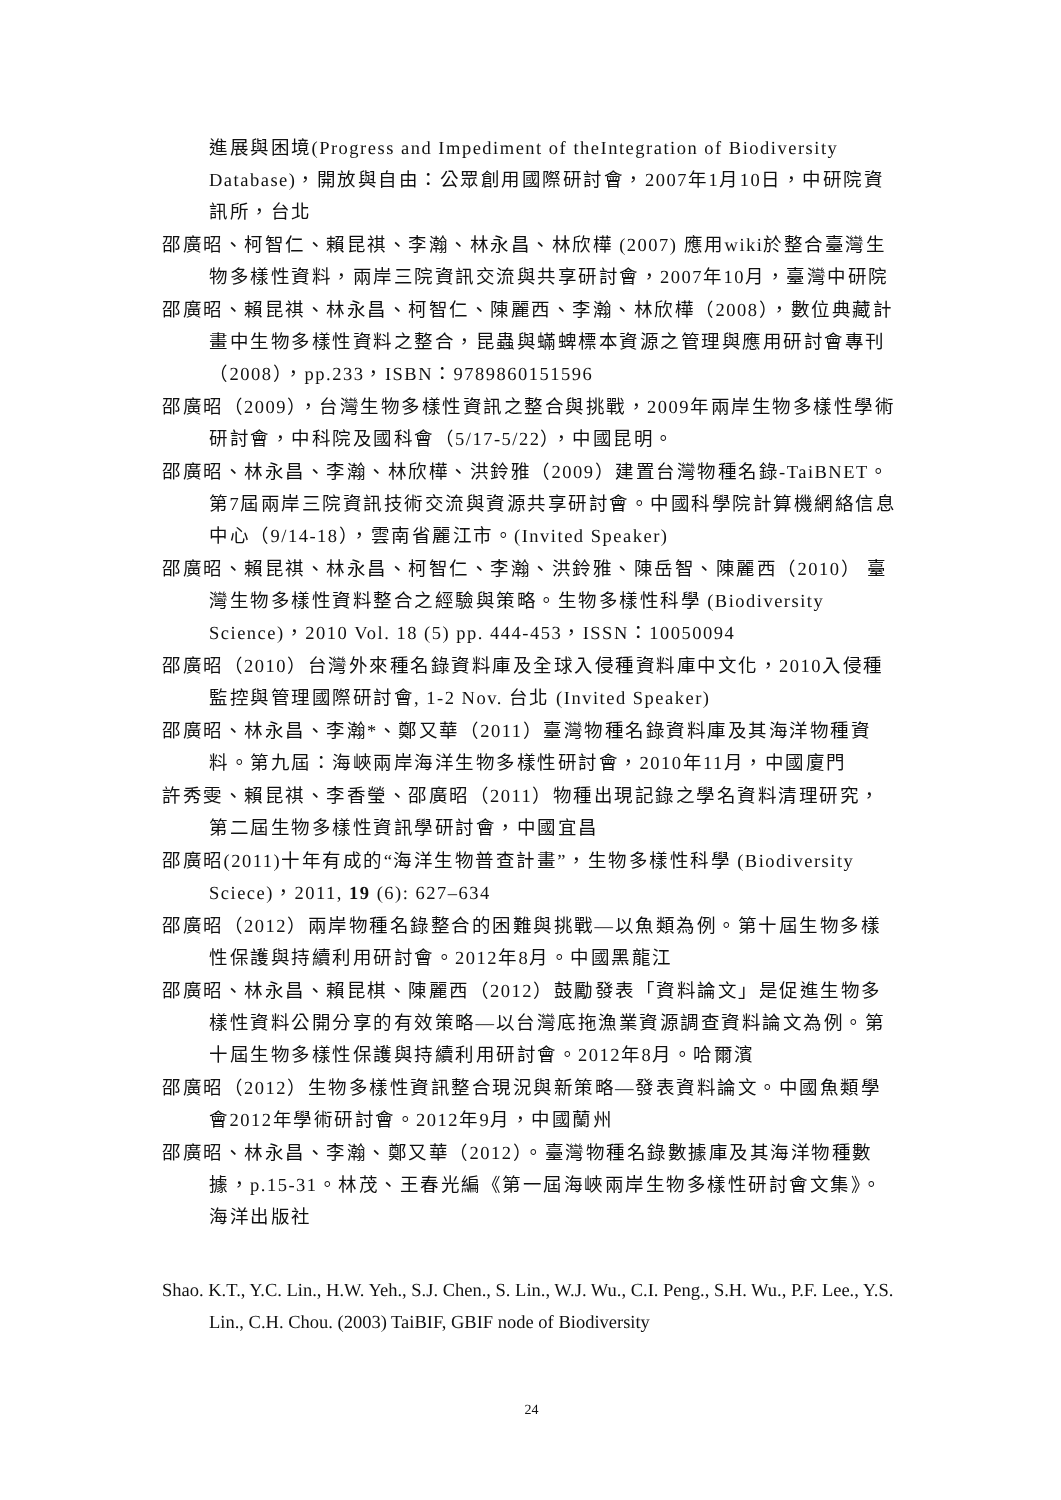進展與困境(Progress and Impediment of theIntegration of Biodiversity Database)，開放與自由：公眾創用國際研討會，2007年1月10日，中研院資訊所，台北
邵廣昭、柯智仁、賴昆祺、李瀚、林永昌、林欣樺 (2007) 應用wiki於整合臺灣生物多樣性資料，兩岸三院資訊交流與共享研討會，2007年10月，臺灣中研院
邵廣昭、賴昆祺、林永昌、柯智仁、陳麗西、李瀚、林欣樺（2008），數位典藏計畫中生物多樣性資料之整合，昆蟲與蟎蜱標本資源之管理與應用研討會專刊（2008），pp.233，ISBN：9789860151596
邵廣昭（2009），台灣生物多樣性資訊之整合與挑戰，2009年兩岸生物多樣性學術研討會，中科院及國科會（5/17-5/22），中國昆明。
邵廣昭、林永昌、李瀚、林欣樺、洪鈴雅（2009）建置台灣物種名錄-TaiBNET。第7屆兩岸三院資訊技術交流與資源共享研討會。中國科學院計算機網絡信息中心（9/14-18），雲南省麗江市。(Invited Speaker)
邵廣昭、賴昆祺、林永昌、柯智仁、李瀚、洪鈴雅、陳岳智、陳麗西（2010） 臺灣生物多樣性資料整合之經驗與策略。生物多樣性科學 (Biodiversity Science)，2010 Vol. 18 (5) pp. 444-453，ISSN：10050094
邵廣昭（2010）台灣外來種名錄資料庫及全球入侵種資料庫中文化，2010入侵種監控與管理國際研討會, 1-2 Nov. 台北 (Invited Speaker)
邵廣昭、林永昌、李瀚*、鄭又華（2011）臺灣物種名錄資料庫及其海洋物種資料。第九屆：海峽兩岸海洋生物多樣性研討會，2010年11月，中國廈門
許秀雯、賴昆祺、李香瑩、邵廣昭（2011）物種出現記錄之學名資料清理研究，第二屆生物多樣性資訊學研討會，中國宜昌
邵廣昭(2011)十年有成的“海洋生物普查計畫”，生物多樣性科學 (Biodiversity Sciece)，2011, 19 (6): 627–634
邵廣昭（2012）兩岸物種名錄整合的困難與挑戰—以魚類為例。第十屆生物多樣性保護與持續利用研討會。2012年8月。中國黑龍江
邵廣昭、林永昌、賴昆棋、陳麗西（2012）鼓勵發表「資料論文」是促進生物多樣性資料公開分享的有效策略—以台灣底拖漁業資源調查資料論文為例。第十屆生物多樣性保護與持續利用研討會。2012年8月。哈爾濱
邵廣昭（2012）生物多樣性資訊整合現況與新策略—發表資料論文。中國魚類學會2012年學術研討會。2012年9月，中國蘭州
邵廣昭、林永昌、李瀚、鄭又華（2012）。臺灣物種名錄數據庫及其海洋物種數據，p.15-31。林茂、王春光編《第一屆海峽兩岸生物多樣性研討會文集》。海洋出版社
Shao. K.T., Y.C. Lin., H.W. Yeh., S.J. Chen., S. Lin., W.J. Wu., C.I. Peng., S.H. Wu., P.F. Lee., Y.S. Lin., C.H. Chou. (2003) TaiBIF, GBIF node of Biodiversity
24